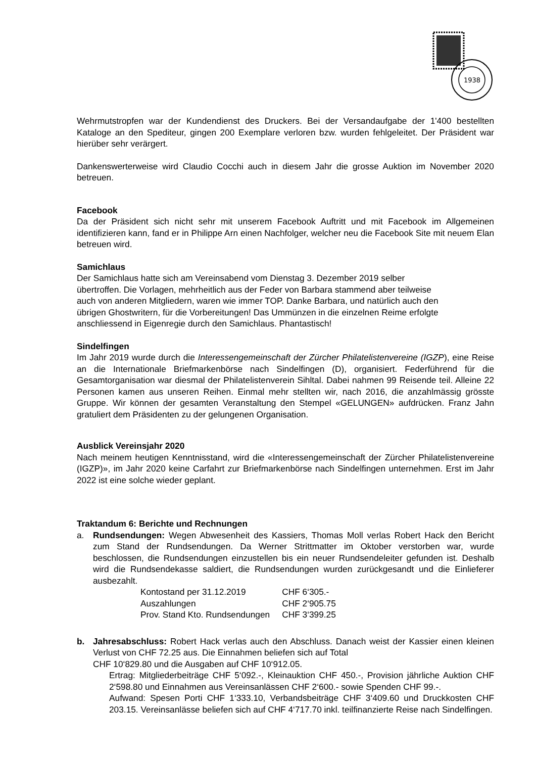1938
Wehrmutstropfen war der Kundendienst des Druckers. Bei der Versandaufgabe der 1'400 bestellten Kataloge an den Spediteur, gingen 200 Exemplare verloren bzw. wurden fehlgeleitet. Der Präsident war hierüber sehr verärgert.
Dankenswerterweise wird Claudio Cocchi auch in diesem Jahr die grosse Auktion im November 2020 betreuen.
Facebook
Da der Präsident sich nicht sehr mit unserem Facebook Auftritt und mit Facebook im Allgemeinen identifizieren kann, fand er in Philippe Arn einen Nachfolger, welcher neu die Facebook Site mit neuem Elan betreuen wird.
Samichlaus
Der Samichlaus hatte sich am Vereinsabend vom Dienstag 3. Dezember 2019 selber
übertroffen. Die Vorlagen, mehrheitlich aus der Feder von Barbara stammend aber teilweise
auch von anderen Mitgliedern, waren wie immer TOP. Danke Barbara, und natürlich auch den
übrigen Ghostwritern, für die Vorbereitungen! Das Ummünzen in die einzelnen Reime erfolgte
anschliessend in Eigenregie durch den Samichlaus. Phantastisch!
Sindelfingen
Im Jahr 2019 wurde durch die Interessengemeinschaft der Zürcher Philatelistenvereine (IGZP), eine Reise an die Internationale Briefmarkenbörse nach Sindelfingen (D), organisiert. Federführend für die Gesamtorganisation war diesmal der Philatelistenverein Sihltal. Dabei nahmen 99 Reisende teil. Alleine 22 Personen kamen aus unseren Reihen. Einmal mehr stellten wir, nach 2016, die anzahlmässig grösste Gruppe. Wir können der gesamten Veranstaltung den Stempel «GELUNGEN» aufdrücken. Franz Jahn gratuliert dem Präsidenten zu der gelungenen Organisation.
Ausblick Vereinsjahr 2020
Nach meinem heutigen Kenntnisstand, wird die «Interessengemeinschaft der Zürcher Philatelistenvereine (IGZP)», im Jahr 2020 keine Carfahrt zur Briefmarkenbörse nach Sindelfingen unternehmen. Erst im Jahr 2022 ist eine solche wieder geplant.
Traktandum 6: Berichte und Rechnungen
a. Rundsendungen: Wegen Abwesenheit des Kassiers, Thomas Moll verlas Robert Hack den Bericht zum Stand der Rundsendungen. Da Werner Strittmatter im Oktober verstorben war, wurde beschlossen, die Rundsendungen einzustellen bis ein neuer Rundsendeleiter gefunden ist. Deshalb wird die Rundsendekasse saldiert, die Rundsendungen wurden zurückgesandt und die Einlieferer ausbezahlt.
| Kontostand per 31.12.2019 | CHF 6‘305.- |
| Auszahlungen | CHF 2‘905.75 |
| Prov. Stand Kto. Rundsendungen | CHF 3‘399.25 |
b. Jahresabschluss: Robert Hack verlas auch den Abschluss. Danach weist der Kassier einen kleinen Verlust von CHF 72.25 aus. Die Einnahmen beliefen sich auf Total
CHF 10‘829.80 und die Ausgaben auf CHF 10‘912.05.
Ertrag: Mitgliederbeiträge CHF 5‘092.-, Kleinauktion CHF 450.-, Provision jährliche Auktion CHF 2‘598.80 und Einnahmen aus Vereinsanlässen CHF 2‘600.- sowie Spenden CHF 99.-.
Aufwand: Spesen Porti CHF 1‘333.10, Verbandsbeiträge CHF 3‘409.60 und Druckkosten CHF 203.15. Vereinsanlässe beliefen sich auf CHF 4‘717.70 inkl. teilfinanzierte Reise nach Sindelfingen.